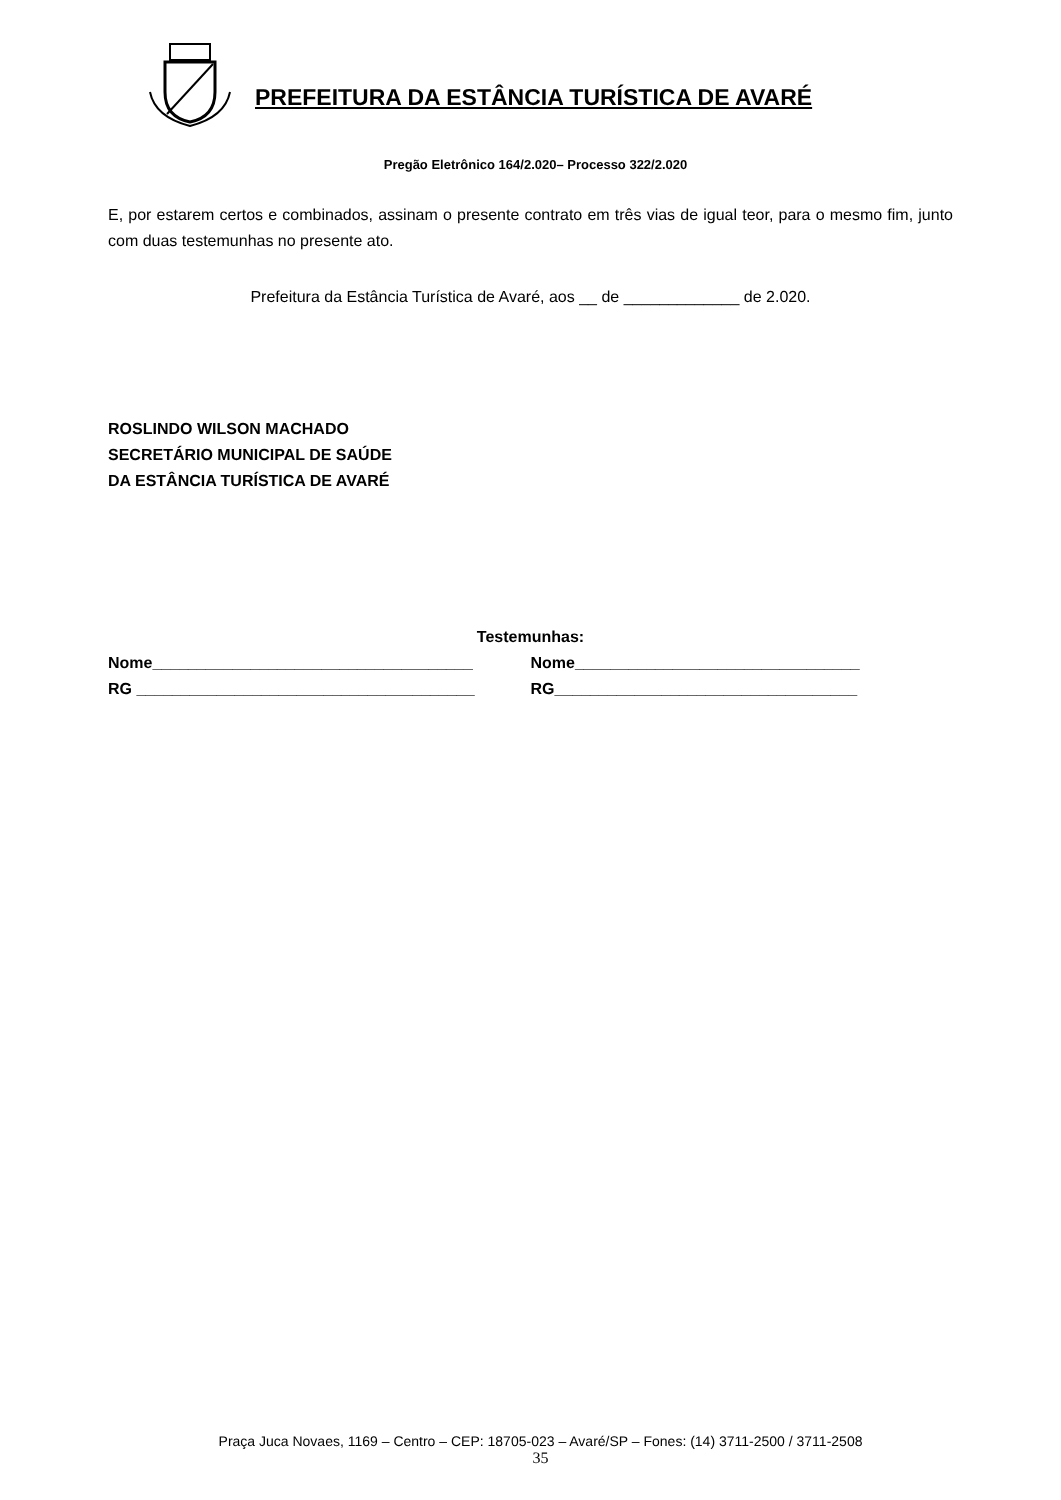PREFEITURA DA ESTÂNCIA TURÍSTICA DE AVARÉ
Pregão Eletrônico 164/2.020– Processo 322/2.020
E, por estarem certos e combinados, assinam o presente contrato em três vias de igual teor, para o mesmo fim, junto com duas testemunhas no presente ato.
Prefeitura da Estância Turística de Avaré, aos __ de _____________ de 2.020.
ROSLINDO WILSON MACHADO
SECRETÁRIO MUNICIPAL DE SAÚDE
DA ESTÂNCIA TURÍSTICA DE AVARÉ
Testemunhas:
Nome____________________________________ Nome________________________________
RG ______________________________________ RG__________________________________
Praça Juca Novaes, 1169 – Centro – CEP: 18705-023 – Avaré/SP – Fones: (14) 3711-2500 / 3711-2508
35